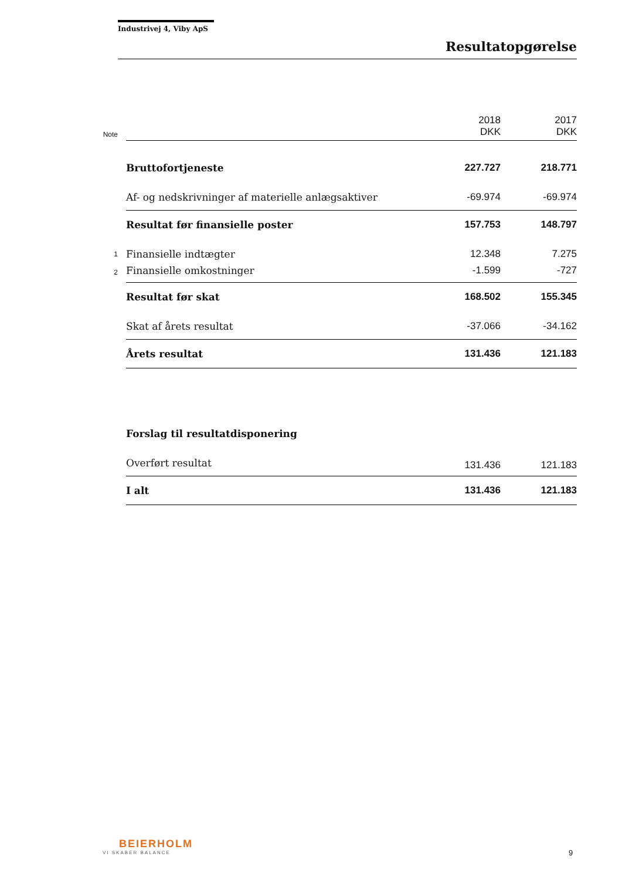Industrivej 4, Viby ApS
Resultatopgørelse
| Note | | 2018 DKK | 2017 DKK |
| | Bruttofortjeneste | 227.727 | 218.771 |
| | Af- og nedskrivninger af materielle anlægsaktiver | -69.974 | -69.974 |
| | Resultat før finansielle poster | 157.753 | 148.797 |
| 1 | Finansielle indtægter | 12.348 | 7.275 |
| 2 | Finansielle omkostninger | -1.599 | -727 |
| | Resultat før skat | 168.502 | 155.345 |
| | Skat af årets resultat | -37.066 | -34.162 |
| | Årets resultat | 131.436 | 121.183 |
| | Forslag til resultatdisponering | | |
| | Overført resultat | 131.436 | 121.183 |
| | I alt | 131.436 | 121.183 |
BEIERHOLM
VI SKABER BALANCE
9